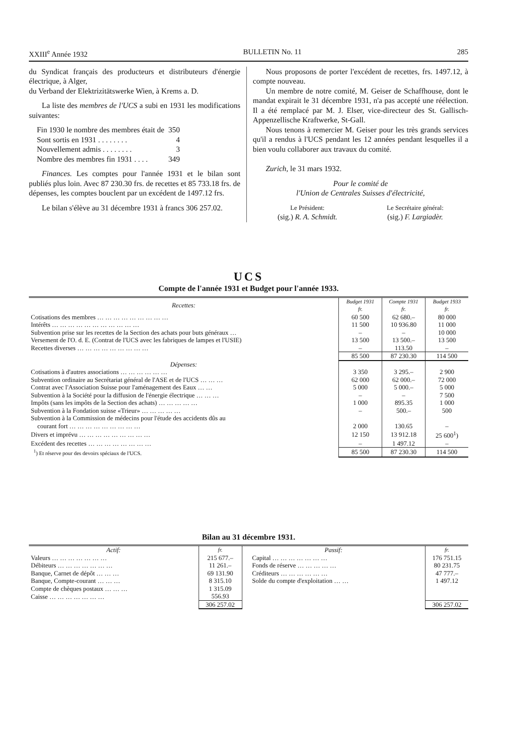XXIII<sup>e</sup> Année 1932 BULLETIN No. 11 285
du Syndicat français des producteurs et distributeurs d'énergie électrique, à Alger,
du Verband der Elektrizitätswerke Wien, à Krems a. D.
La liste des membres de l'UCS a subi en 1931 les modifications suivantes:
| Fin 1930 le nombre des membres était de | 350 |
| Sont sortis en 1931 . . . . . . . . | 4 |
| Nouvellement admis . . . . . . . . | 3 |
| Nombre des membres fin 1931 . . . . | 349 |
Finances. Les comptes pour l'année 1931 et le bilan sont publiés plus loin. Avec 87 230.30 frs. de recettes et 85 733.18 frs. de dépenses, les comptes bouclent par un excédent de 1497.12 frs.
Le bilan s'élève au 31 décembre 1931 à francs 306 257.02.
Nous proposons de porter l'excédent de recettes, frs. 1497.12, à compte nouveau.
Un membre de notre comité, M. Geiser de Schaffhouse, dont le mandat expirait le 31 décembre 1931, n'a pas accepté une réélection. Il a été remplacé par M. J. Elser, vice-directeur des St. Gallisch-Appenzellische Kraftwerke, St-Gall.
Nous tenons à remercier M. Geiser pour les très grands services qu'il a rendus à l'UCS pendant les 12 années pendant lesquelles il a bien voulu collaborer aux travaux du comité.
Zurich, le 31 mars 1932.
Pour le comité de
l'Union de Centrales Suisses d'électricité,
Le Président:
(sig.) R. A. Schmidt.
Le Secrétaire général:
(sig.) F. Largiadèr.
UCS
Compte de l'année 1931 et Budget pour l'année 1933.
| Recettes: | Budget 1931 fr. | Compte 1931 fr. | Budget 1933 fr. |
| Cotisations des membres … … … … … … … … … | 60 500 | 62 680.– | 80 000 |
| Intérêts … … … … … … … … … … … | 11 500 | 10 936.80 | 11 000 |
| Subvention prise sur les recettes de la Section des achats pour buts généraux … | – | – | 10 000 |
| Versement de l'O. d. E. (Contrat de l'UCS avec les fabriques de lampes et l'USIE) | 13 500 | 13 500.– | 13 500 |
| Recettes diverses … … … … … … … … … | – | 113.50 | – |
| | 85 500 | 87 230.30 | 114 500 |
| Dépenses: | | | |
| Cotisations à d'autres associations … … … … … … | 3 350 | 3 295.– | 2 900 |
| Subvention ordinaire au Secrétariat général de l'ASE et de l'UCS … … … | 62 000 | 62 000.– | 72 000 |
| Contrat avec l'Association Suisse pour l'aménagement des Eaux … … | 5 000 | 5 000.– | 5 000 |
| Subvention à la Société pour la diffusion de l'énergie électrique … … … | – | – | 7 500 |
| Impôts (sans les impôts de la Section des achats) … … … … … | 1 000 | 895.35 | 1 000 |
| Subvention à la Fondation suisse «Trieur» … … … … … | – | 500.– | 500 |
| Subvention à la Commission de médecins pour l'étude des accidents dûs au courant fort … … … … … … … … … | 2 000 | 130.65 | – |
| Divers et imprévu … … … … … … … … … | 12 150 | 13 912.18 | 25 600<sup>1</sup>) |
| Excédent des recettes … … … … … … … … | – | 1 497.12 | – |
| <sup>1</sup>) Et réserve pour des devoirs spéciaux de l'UCS. | 85 500 | 87 230.30 | 114 500 |
Bilan au 31 décembre 1931.
| Actif: | fr. | Passif: | fr. |
| Valeurs … … … … … … … | 215 677.– | Capital … … … … … … … | 176 751.15 |
| Débiteurs … … … … … … … | 11 261.– | Fonds de réserve … … … … … | 80 231.75 |
| Banque, Carnet de dépôt … … … | 69 131.90 | Créditeurs … … … … … … | 47 777.– |
| Banque, Compte-courant … … … | 8 315.10 | Solde du compte d'exploitation … … | 1 497.12 |
| Compte de chèques postaux … … … | 1 315.09 | | |
| Caisse … … … … … … … | 556.93 | | |
| | 306 257.02 | | 306 257.02 |